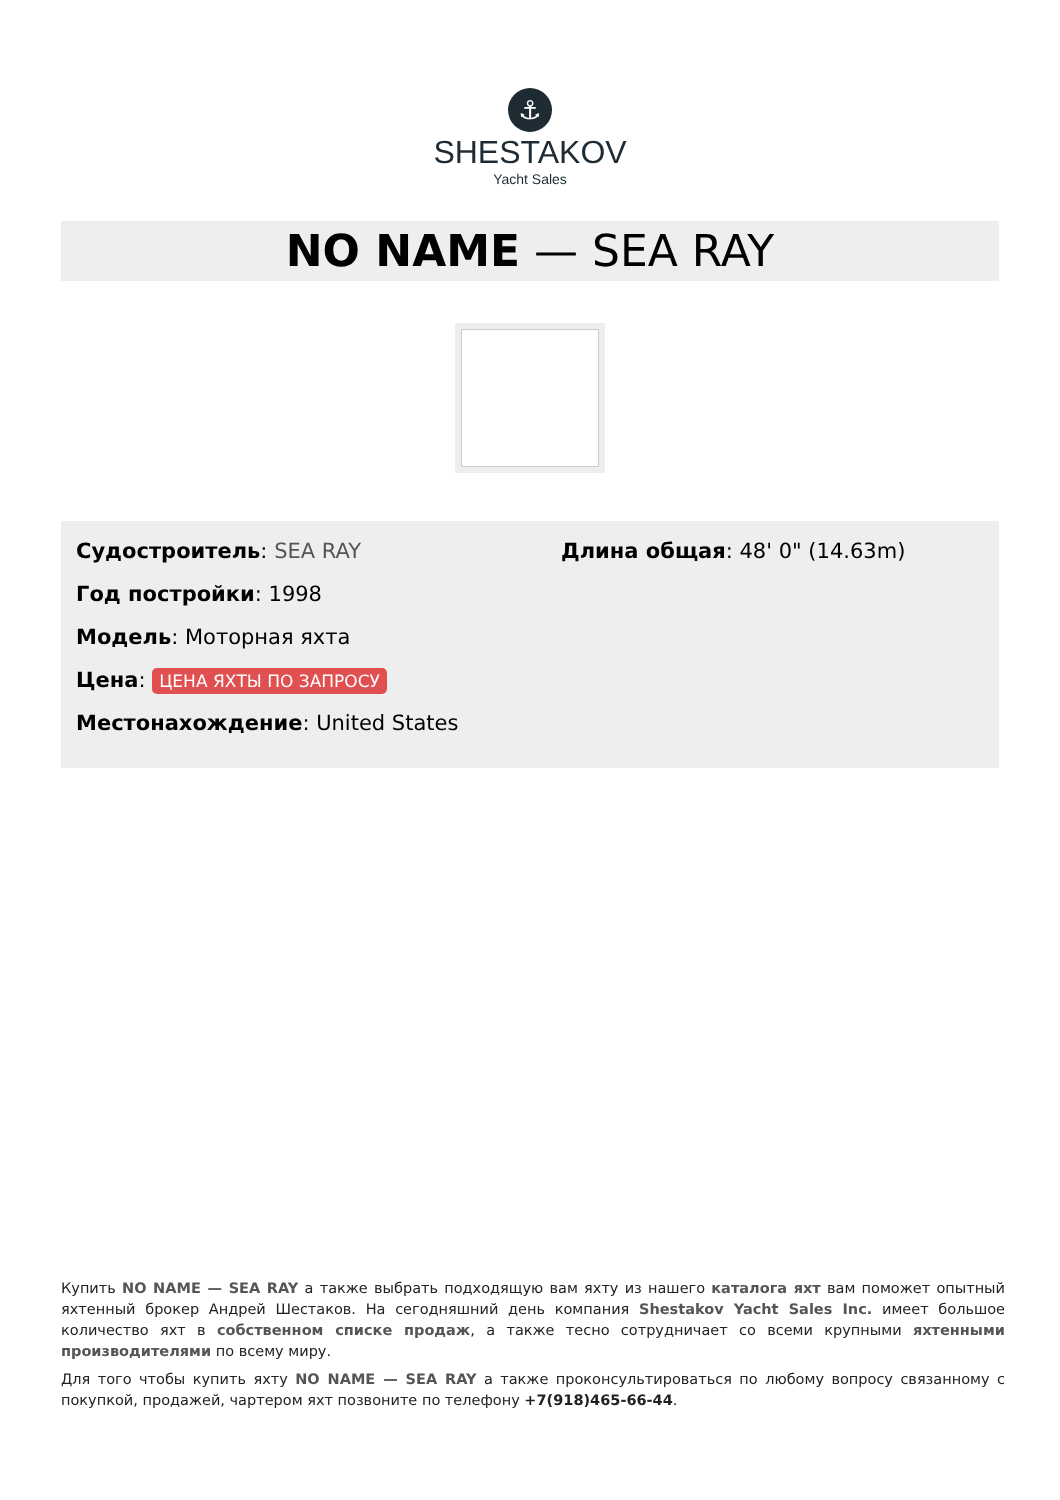⚓
SHESTAKOV
Yacht Sales
NO NAME — SEA RAY
Судостроитель: SEA RAY
Год постройки: 1998
Модель: Моторная яхта
Цена: ЦЕНА ЯХТЫ ПО ЗАПРОСУ
Местонахождение: United States
Длина общая: 48' 0" (14.63m)
Купить NO NAME — SEA RAY а также выбрать подходящую вам яхту из нашего каталога яхт вам поможет опытный яхтенный брокер Андрей Шестаков. На сегодняшний день компания Shestakov Yacht Sales Inc. имеет большое количество яхт в собственном списке продаж, а также тесно сотрудничает со всеми крупными яхтенными производителями по всему миру.
Для того чтобы купить яхту NO NAME — SEA RAY а также проконсультироваться по любому вопросу связанному с покупкой, продажей, чартером яхт позвоните по телефону +7(918)465-66-44.